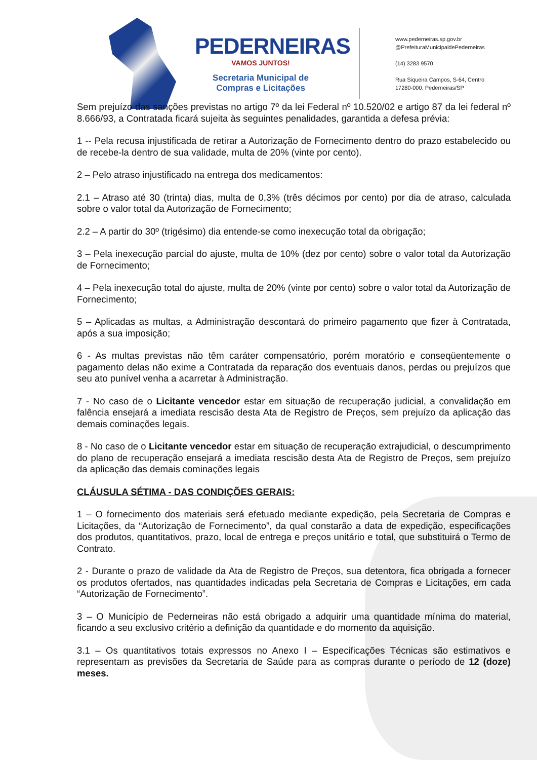PEDERNEIRAS
VAMOS JUNTOS!
Secretaria Municipal de Compras e Licitações
www.pederneiras.sp.gov.br
@PrefeituraMunicipaldePederneiras
(14) 3283 9570
Rua Siqueira Campos, S-64, Centro
17280-000. Pederneiras/SP
Sem prejuízo das sanções previstas no artigo 7º da lei Federal nº 10.520/02 e artigo 87 da lei federal nº 8.666/93, a Contratada ficará sujeita às seguintes penalidades, garantida a defesa prévia:
1 -- Pela recusa injustificada de retirar a Autorização de Fornecimento dentro do prazo estabelecido ou de recebe-la dentro de sua validade, multa de 20% (vinte por cento).
2 – Pelo atraso injustificado na entrega dos medicamentos:
2.1 – Atraso até 30 (trinta) dias, multa de 0,3% (três décimos por cento) por dia de atraso, calculada sobre o valor total da Autorização de Fornecimento;
2.2 – A partir do 30º (trigésimo) dia entende-se como inexecução total da obrigação;
3 – Pela inexecução parcial do ajuste, multa de 10% (dez por cento) sobre o valor total da Autorização de Fornecimento;
4 – Pela inexecução total do ajuste, multa de 20% (vinte por cento) sobre o valor total da Autorização de Fornecimento;
5 – Aplicadas as multas, a Administração descontará do primeiro pagamento que fizer à Contratada, após a sua imposição;
6 - As multas previstas não têm caráter compensatório, porém moratório e conseqüentemente o pagamento delas não exime a Contratada da reparação dos eventuais danos, perdas ou prejuízos que seu ato punível venha a acarretar à Administração.
7 - No caso de o Licitante vencedor estar em situação de recuperação judicial, a convalidação em falência ensejará a imediata rescisão desta Ata de Registro de Preços, sem prejuízo da aplicação das demais cominações legais.
8 - No caso de o Licitante vencedor estar em situação de recuperação extrajudicial, o descumprimento do plano de recuperação ensejará a imediata rescisão desta Ata de Registro de Preços, sem prejuízo da aplicação das demais cominações legais
CLÁUSULA SÉTIMA - DAS CONDIÇÕES GERAIS:
1 – O fornecimento dos materiais será efetuado mediante expedição, pela Secretaria de Compras e Licitações, da “Autorização de Fornecimento”, da qual constarão a data de expedição, especificações dos produtos, quantitativos, prazo, local de entrega e preços unitário e total, que substituirá o Termo de Contrato.
2 - Durante o prazo de validade da Ata de Registro de Preços, sua detentora, fica obrigada a fornecer os produtos ofertados, nas quantidades indicadas pela Secretaria de Compras e Licitações, em cada “Autorização de Fornecimento”.
3 – O Município de Pederneiras não está obrigado a adquirir uma quantidade mínima do material, ficando a seu exclusivo critério a definição da quantidade e do momento da aquisição.
3.1 – Os quantitativos totais expressos no Anexo I – Especificações Técnicas são estimativos e representam as previsões da Secretaria de Saúde para as compras durante o período de 12 (doze) meses.